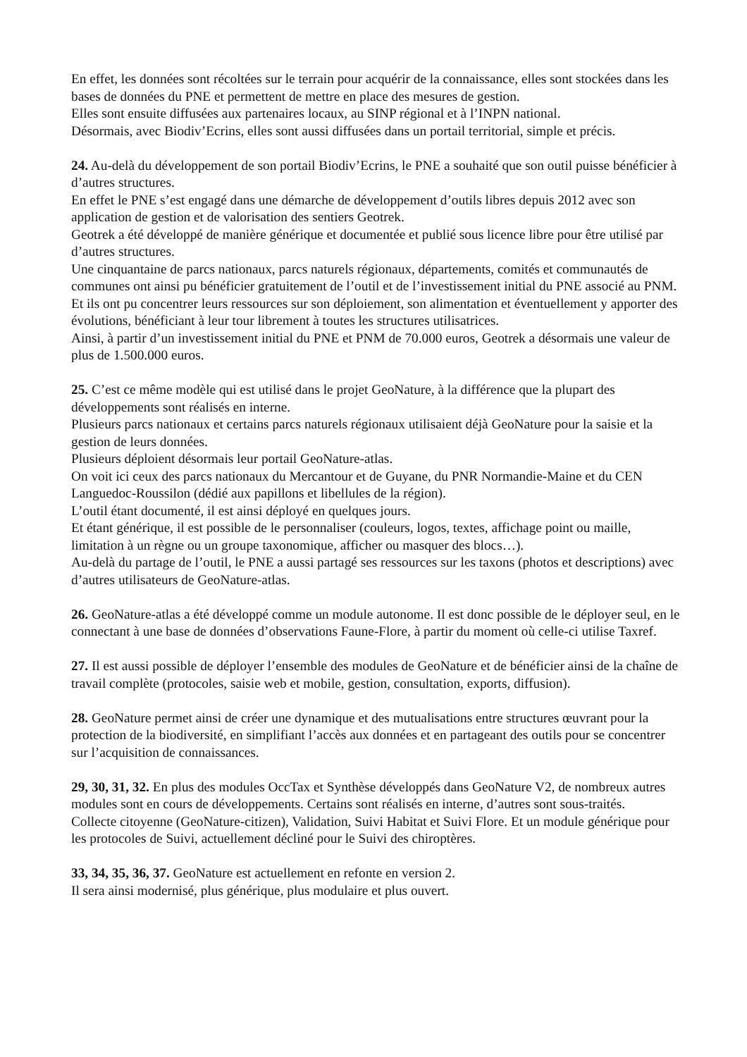En effet, les données sont récoltées sur le terrain pour acquérir de la connaissance, elles sont stockées dans les bases de données du PNE et permettent de mettre en place des mesures de gestion.
Elles sont ensuite diffusées aux partenaires locaux, au SINP régional et à l’INPN national.
Désormais, avec Biodiv’Ecrins, elles sont aussi diffusées dans un portail territorial, simple et précis.
24. Au-delà du développement de son portail Biodiv’Ecrins, le PNE a souhaité que son outil puisse bénéficier à d’autres structures.
En effet le PNE s’est engagé dans une démarche de développement d’outils libres depuis 2012 avec son application de gestion et de valorisation des sentiers Geotrek.
Geotrek a été développé de manière générique et documentée et publié sous licence libre pour être utilisé par d’autres structures.
Une cinquantaine de parcs nationaux, parcs naturels régionaux, départements, comités et communautés de communes ont ainsi pu bénéficier gratuitement de l’outil et de l’investissement initial du PNE associé au PNM. Et ils ont pu concentrer leurs ressources sur son déploiement, son alimentation et éventuellement y apporter des évolutions, bénéficiant à leur tour librement à toutes les structures utilisatrices.
Ainsi, à partir d’un investissement initial du PNE et PNM de 70.000 euros, Geotrek a désormais une valeur de plus de 1.500.000 euros.
25. C’est ce même modèle qui est utilisé dans le projet GeoNature, à la différence que la plupart des développements sont réalisés en interne.
Plusieurs parcs nationaux et certains parcs naturels régionaux utilisaient déjà GeoNature pour la saisie et la gestion de leurs données.
Plusieurs déploient désormais leur portail GeoNature-atlas.
On voit ici ceux des parcs nationaux du Mercantour et de Guyane, du PNR Normandie-Maine et du CEN Languedoc-Roussilon (dédié aux papillons et libellules de la région).
L’outil étant documenté, il est ainsi déployé en quelques jours.
Et étant générique, il est possible de le personnaliser (couleurs, logos, textes, affichage point ou maille, limitation à un règne ou un groupe taxonomique, afficher ou masquer des blocs…).
Au-delà du partage de l’outil, le PNE a aussi partagé ses ressources sur les taxons (photos et descriptions) avec d’autres utilisateurs de GeoNature-atlas.
26. GeoNature-atlas a été développé comme un module autonome. Il est donc possible de le déployer seul, en le connectant à une base de données d’observations Faune-Flore, à partir du moment où celle-ci utilise Taxref.
27. Il est aussi possible de déployer l’ensemble des modules de GeoNature et de bénéficier ainsi de la chaîne de travail complète (protocoles, saisie web et mobile, gestion, consultation, exports, diffusion).
28. GeoNature permet ainsi de créer une dynamique et des mutualisations entre structures œuvrant pour la protection de la biodiversité, en simplifiant l’accès aux données et en partageant des outils pour se concentrer sur l’acquisition de connaissances.
29, 30, 31, 32. En plus des modules OccTax et Synthèse développés dans GeoNature V2, de nombreux autres modules sont en cours de développements. Certains sont réalisés en interne, d’autres sont sous-traités.
Collecte citoyenne (GeoNature-citizen), Validation, Suivi Habitat et Suivi Flore. Et un module générique pour les protocoles de Suivi, actuellement décliné pour le Suivi des chiroptères.
33, 34, 35, 36, 37. GeoNature est actuellement en refonte en version 2.
Il sera ainsi modernisé, plus générique, plus modulaire et plus ouvert.